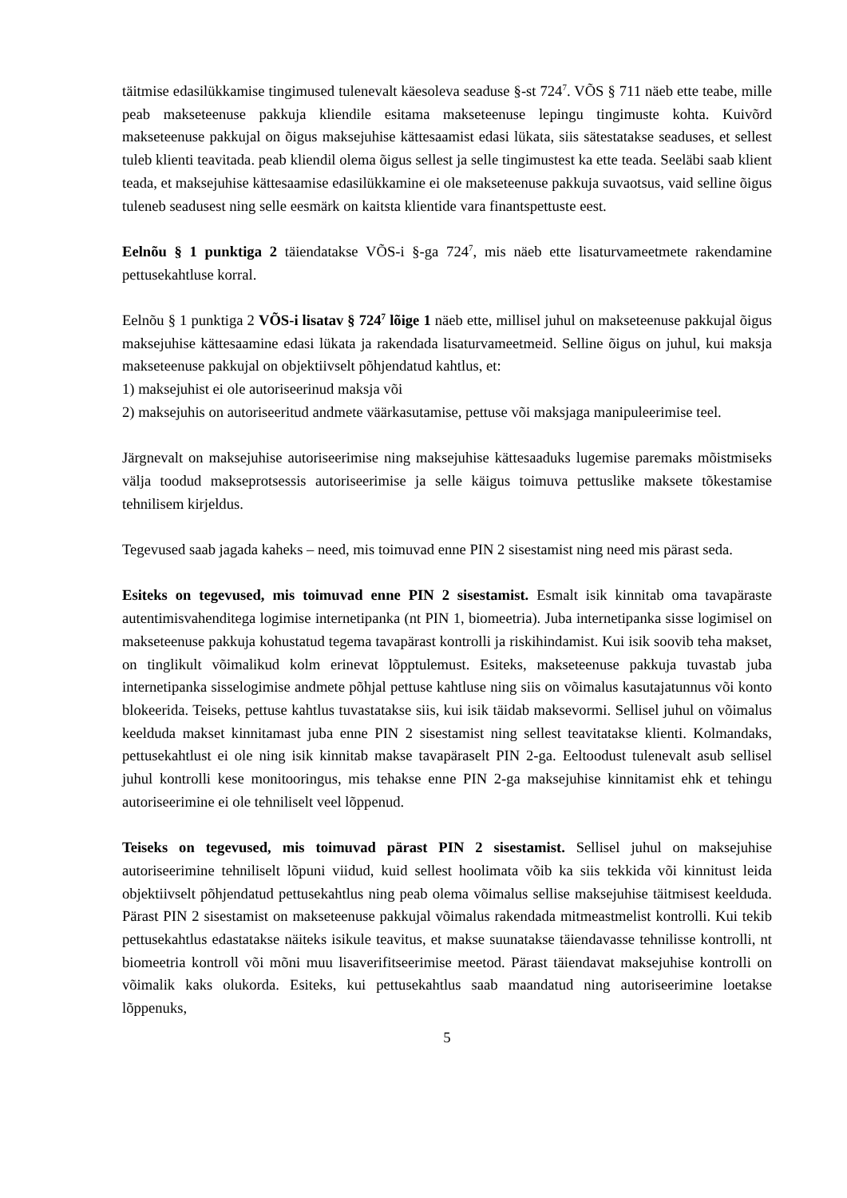täitmise edasilükkamise tingimused tulenevalt käesoleva seaduse §-st 724<sup>7</sup>. VÕS § 711 näeb ette teabe, mille peab makseteenuse pakkuja kliendile esitama makseteenuse lepingu tingimuste kohta. Kuivõrd makseteenuse pakkujal on õigus maksejuhise kättesaamist edasi lükata, siis sätestatakse seaduses, et sellest tuleb klienti teavitada. peab kliendil olema õigus sellest ja selle tingimustest ka ette teada. Seeläbi saab klient teada, et maksejuhise kättesaamise edasilükkamine ei ole makseteenuse pakkuja suvaotsus, vaid selline õigus tuleneb seadusest ning selle eesmärk on kaitsta klientide vara finantspettuste eest.
Eelnõu § 1 punktiga 2 täiendatakse VÕS-i §-ga 724<sup>7</sup>, mis näeb ette lisaturvameetmete rakendamine pettusekahtluse korral.
Eelnõu § 1 punktiga 2 VÕS-i lisatav § 724<sup>7</sup> lõige 1 näeb ette, millisel juhul on makseteenuse pakkujal õigus maksejuhise kättesaamine edasi lükata ja rakendada lisaturvameetmeid. Selline õigus on juhul, kui maksja makseteenuse pakkujal on objektiivselt põhjendatud kahtlus, et:
1) maksejuhist ei ole autoriseerinud maksja või
2) maksejuhis on autoriseeritud andmete väärkasutamise, pettuse või maksjaga manipuleerimise teel.
Järgnevalt on maksejuhise autoriseerimise ning maksejuhise kättesaaduks lugemise paremaks mõistmiseks välja toodud makseprotsessis autoriseerimise ja selle käigus toimuva pettuslike maksete tõkestamise tehnilisem kirjeldus.
Tegevused saab jagada kaheks – need, mis toimuvad enne PIN 2 sisestamist ning need mis pärast seda.
Esiteks on tegevused, mis toimuvad enne PIN 2 sisestamist. Esmalt isik kinnitab oma tavapäraste autentimisvahenditega logimise internetipanka (nt PIN 1, biomeetria). Juba internetipanka sisse logimisel on makseteenuse pakkuja kohustatud tegema tavapärast kontrolli ja riskihindamist. Kui isik soovib teha makset, on tinglikult võimalikud kolm erinevat lõpptulemust. Esiteks, makseteenuse pakkuja tuvastab juba internetipanka sisselogimise andmete põhjal pettuse kahtluse ning siis on võimalus kasutajatunnus või konto blokeerida. Teiseks, pettuse kahtlus tuvastatakse siis, kui isik täidab maksevormi. Sellisel juhul on võimalus keelduda makset kinnitamast juba enne PIN 2 sisestamist ning sellest teavitatakse klienti. Kolmandaks, pettusekahtlust ei ole ning isik kinnitab makse tavapäraselt PIN 2-ga. Eeltoodust tulenevalt asub sellisel juhul kontrolli kese monitooringus, mis tehakse enne PIN 2-ga maksejuhise kinnitamist ehk et tehingu autoriseerimine ei ole tehniliselt veel lõppenud.
Teiseks on tegevused, mis toimuvad pärast PIN 2 sisestamist. Sellisel juhul on maksejuhise autoriseerimine tehniliselt lõpuni viidud, kuid sellest hoolimata võib ka siis tekkida või kinnitust leida objektiivselt põhjendatud pettusekahtlus ning peab olema võimalus sellise maksejuhise täitmisest keelduda. Pärast PIN 2 sisestamist on makseteenuse pakkujal võimalus rakendada mitmeastmelist kontrolli. Kui tekib pettusekahtlus edastatakse näiteks isikule teavitus, et makse suunatakse täiendavasse tehnilisse kontrolli, nt biomeetria kontroll või mõni muu lisaverifitseerimise meetod. Pärast täiendavat maksejuhise kontrolli on võimalik kaks olukorda. Esiteks, kui pettusekahtlus saab maandatud ning autoriseerimine loetakse lõppenuks,
5